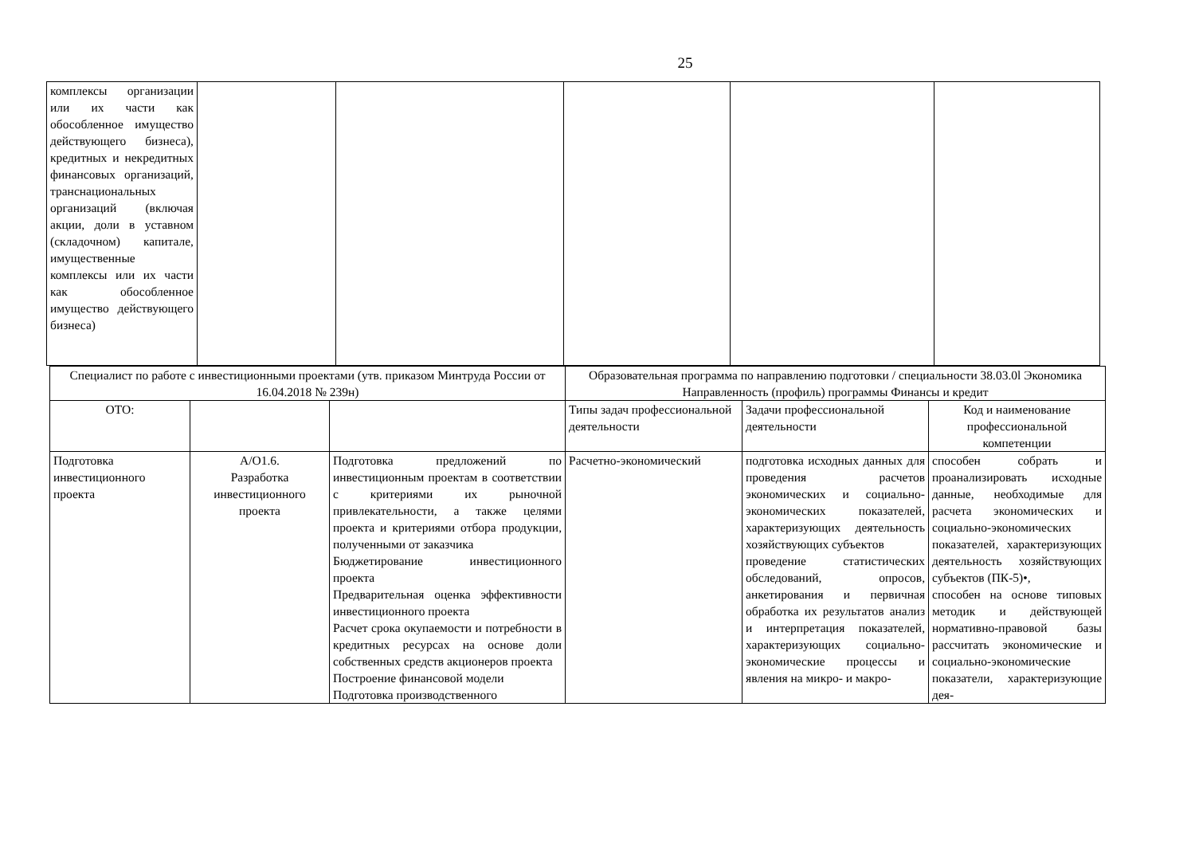25
| комплексы организации или их части как обособленное имущество действующего бизнеса), кредитных и некредитных финансовых организаций, транснациональных организаций (включая акции, доли в уставном (складочном) капитале, имущественные комплексы или их части как обособленное имущество действующего бизнеса) | | | | | |
| Специалист по работе с инвестиционными проектами (утв. приказом Минтруда России от 16.04.2018 № 239н) | | | Образовательная программа по направлению подготовки / специальности 38.03.0l Экономика Направленность (профиль) программы Финансы и кредит | | |
| ОТО: | | | Типы задач профессиональной деятельности | Задачи профессиональной деятельности | Код и наименование профессиональной компетенции |
| Подготовка инвестиционного проекта | А/О1.6. Разработка инвестиционного проекта | Подготовка предложений по инвестиционным проектам в соответствии с критериями их рыночной привлекательности, а также целями проекта и критериями отбора продукции, полученными от заказчика Бюджетирование инвестиционного проекта Предварительная оценка эффективности инвестиционного проекта Расчет срока окупаемости и потребности в кредитных ресурсах на основе доли собственных средств акционеров проекта Построение финансовой модели Подготовка производственного | Расчетно-экономический | подготовка исходных данных для проведения расчетов экономических и социально-экономических показателей, характеризующих деятельность хозяйствующих субъектов проведение статистических обследований, опросов, анкетирования и первичная обработка их результатов анализ и интерпретация показателей, характеризующих социально-экономические процессы и явления на микро- и макро- | способен собрать и проанализировать исходные данные, необходимые для расчета экономических и социально-экономических показателей, характеризующих деятельность хозяйствующих субъектов (ПК-5)•, способен на основе типовых методик и действующей нормативно-правовой базы рассчитать экономические и социально-экономические показатели, характеризующие дея- |